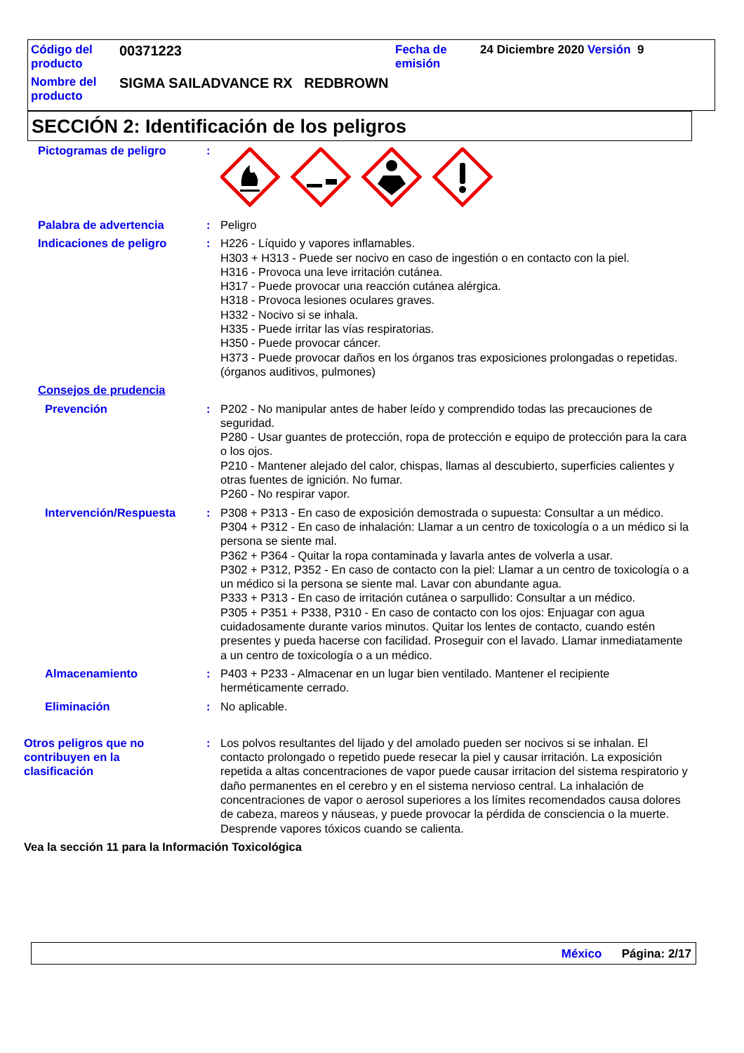| Código del producto | 00371223 | Fecha de emisión | 24 Diciembre 2020 Versión 9 |
| Nombre del producto | SIGMA SAILADVANCE RX REDBROWN | | |
SECCIÓN 2: Identificación de los peligros
Pictogramas de peligro :
Palabra de advertencia : Peligro
Indicaciones de peligro : H226 - Líquido y vapores inflamables.
H303 + H313 - Puede ser nocivo en caso de ingestión o en contacto con la piel.
H316 - Provoca una leve irritación cutánea.
H317 - Puede provocar una reacción cutánea alérgica.
H318 - Provoca lesiones oculares graves.
H332 - Nocivo si se inhala.
H335 - Puede irritar las vías respiratorias.
H350 - Puede provocar cáncer.
H373 - Puede provocar daños en los órganos tras exposiciones prolongadas o repetidas. (órganos auditivos, pulmones)
Consejos de prudencia
Prevención : P202 - No manipular antes de haber leído y comprendido todas las precauciones de seguridad.
P280 - Usar guantes de protección, ropa de protección e equipo de protección para la cara o los ojos.
P210 - Mantener alejado del calor, chispas, llamas al descubierto, superficies calientes y otras fuentes de ignición. No fumar.
P260 - No respirar vapor.
Intervención/Respuesta : P308 + P313 - En caso de exposición demostrada o supuesta: Consultar a un médico.
P304 + P312 - En caso de inhalación: Llamar a un centro de toxicología o a un médico si la persona se siente mal.
P362 + P364 - Quitar la ropa contaminada y lavarla antes de volverla a usar.
P302 + P312, P352 - En caso de contacto con la piel: Llamar a un centro de toxicología o a un médico si la persona se siente mal. Lavar con abundante agua.
P333 + P313 - En caso de irritación cutánea o sarpullido: Consultar a un médico.
P305 + P351 + P338, P310 - En caso de contacto con los ojos: Enjuagar con agua cuidadosamente durante varios minutos. Quitar los lentes de contacto, cuando estén presentes y pueda hacerse con facilidad. Proseguir con el lavado. Llamar inmediatamente a un centro de toxicología o a un médico.
Almacenamiento : P403 + P233 - Almacenar en un lugar bien ventilado. Mantener el recipiente herméticamente cerrado.
Eliminación : No aplicable.
Otros peligros que no
contribuyen en la
clasificación
: Los polvos resultantes del lijado y del amolado pueden ser nocivos si se inhalan. El contacto prolongado o repetido puede resecar la piel y causar irritación. La exposición repetida a altas concentraciones de vapor puede causar irritacion del sistema respiratorio y daño permanentes en el cerebro y en el sistema nervioso central. La inhalación de concentraciones de vapor o aerosol superiores a los límites recomendados causa dolores de cabeza, mareos y náuseas, y puede provocar la pérdida de consciencia o la muerte. Desprende vapores tóxicos cuando se calienta.
Vea la sección 11 para la Información Toxicológica
México Página: 2/17